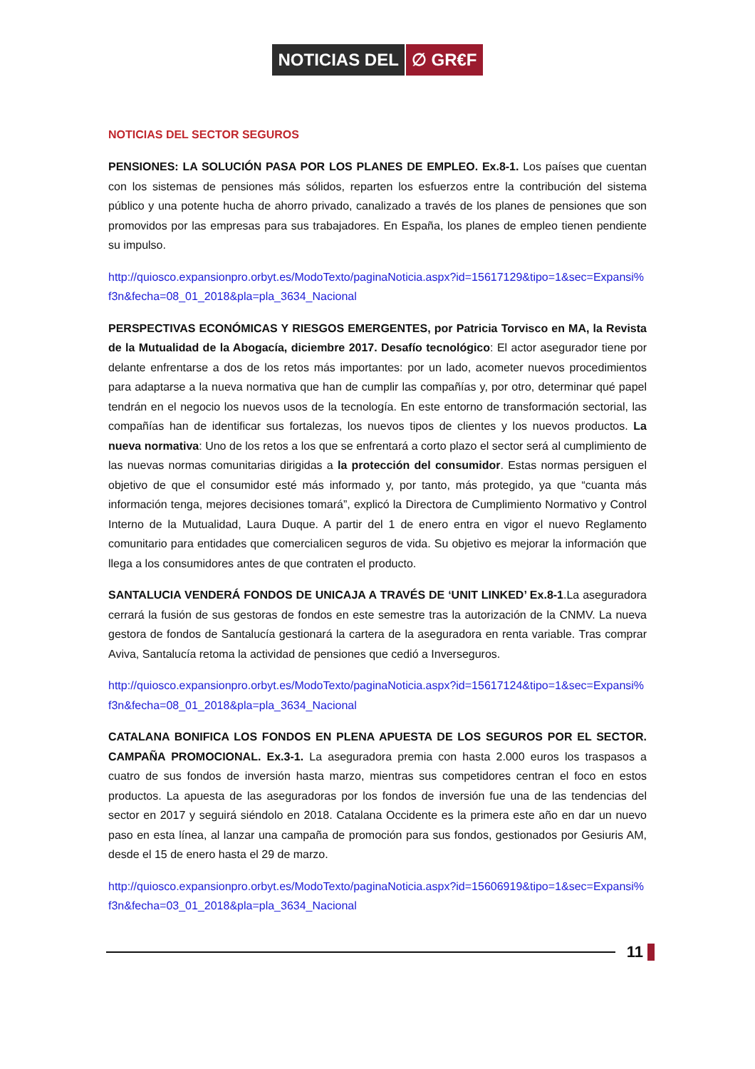NOTICIAS DEL ∅ GR€F
NOTICIAS DEL SECTOR SEGUROS
PENSIONES: LA SOLUCIÓN PASA POR LOS PLANES DE EMPLEO. Ex.8-1. Los países que cuentan con los sistemas de pensiones más sólidos, reparten los esfuerzos entre la contribución del sistema público y una potente hucha de ahorro privado, canalizado a través de los planes de pensiones que son promovidos por las empresas para sus trabajadores. En España, los planes de empleo tienen pendiente su impulso.
http://quiosco.expansionpro.orbyt.es/ModoTexto/paginaNoticia.aspx?id=15617129&tipo=1&sec=Expansi%f3n&fecha=08_01_2018&pla=pla_3634_Nacional
PERSPECTIVAS ECONÓMICAS Y RIESGOS EMERGENTES, por Patricia Torvisco en MA, la Revista de la Mutualidad de la Abogacía, diciembre 2017. Desafío tecnológico: El actor asegurador tiene por delante enfrentarse a dos de los retos más importantes: por un lado, acometer nuevos procedimientos para adaptarse a la nueva normativa que han de cumplir las compañías y, por otro, determinar qué papel tendrán en el negocio los nuevos usos de la tecnología. En este entorno de transformación sectorial, las compañías han de identificar sus fortalezas, los nuevos tipos de clientes y los nuevos productos. La nueva normativa: Uno de los retos a los que se enfrentará a corto plazo el sector será al cumplimiento de las nuevas normas comunitarias dirigidas a la protección del consumidor. Estas normas persiguen el objetivo de que el consumidor esté más informado y, por tanto, más protegido, ya que “cuanta más información tenga, mejores decisiones tomará”, explicó la Directora de Cumplimiento Normativo y Control Interno de la Mutualidad, Laura Duque. A partir del 1 de enero entra en vigor el nuevo Reglamento comunitario para entidades que comercialicen seguros de vida. Su objetivo es mejorar la información que llega a los consumidores antes de que contraten el producto.
SANTALUCIA VENDERÁ FONDOS DE UNICAJA A TRAVÉS DE ‘UNIT LINKED’ Ex.8-1.La aseguradora cerrará la fusión de sus gestoras de fondos en este semestre tras la autorización de la CNMV. La nueva gestora de fondos de Santalucía gestionará la cartera de la aseguradora en renta variable. Tras comprar Aviva, Santalucía retoma la actividad de pensiones que cedió a Inverseguros.
http://quiosco.expansionpro.orbyt.es/ModoTexto/paginaNoticia.aspx?id=15617124&tipo=1&sec=Expansi%f3n&fecha=08_01_2018&pla=pla_3634_Nacional
CATALANA BONIFICA LOS FONDOS EN PLENA APUESTA DE LOS SEGUROS POR EL SECTOR. CAMPAÑA PROMOCIONAL. Ex.3-1. La aseguradora premia con hasta 2.000 euros los traspasos a cuatro de sus fondos de inversión hasta marzo, mientras sus competidores centran el foco en estos productos. La apuesta de las aseguradoras por los fondos de inversión fue una de las tendencias del sector en 2017 y seguirá siéndolo en 2018. Catalana Occidente es la primera este año en dar un nuevo paso en esta línea, al lanzar una campaña de promoción para sus fondos, gestionados por Gesiuris AM, desde el 15 de enero hasta el 29 de marzo.
http://quiosco.expansionpro.orbyt.es/ModoTexto/paginaNoticia.aspx?id=15606919&tipo=1&sec=Expansi%f3n&fecha=03_01_2018&pla=pla_3634_Nacional
11